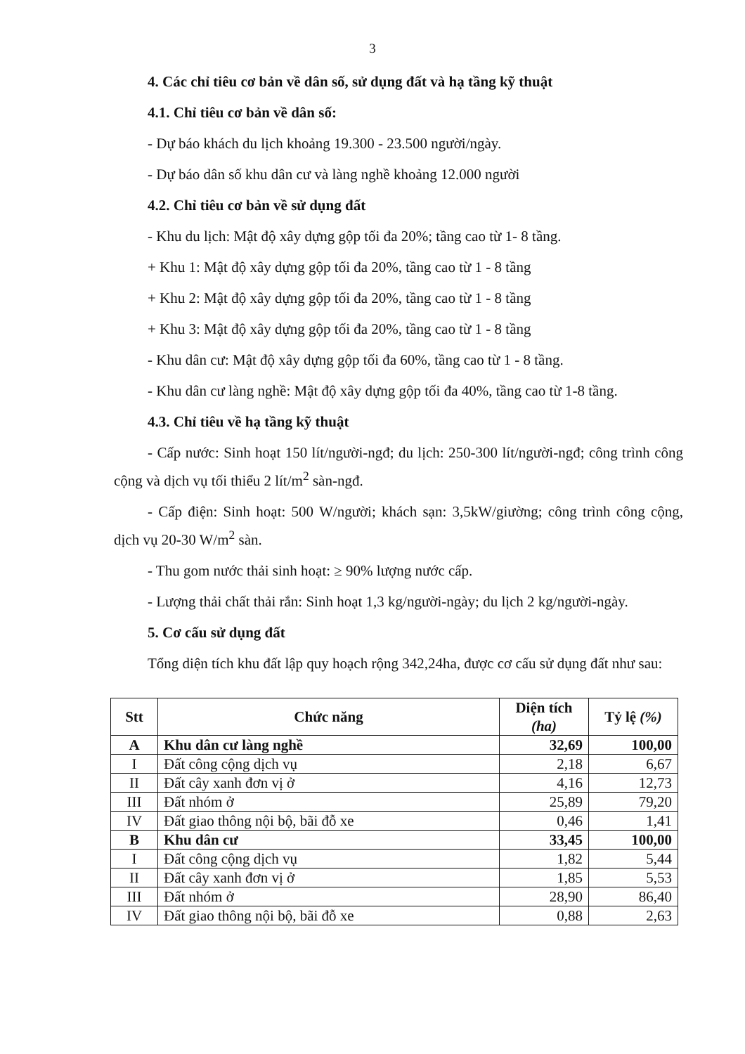3
4. Các chỉ tiêu cơ bản về dân số, sử dụng đất và hạ tầng kỹ thuật
4.1. Chỉ tiêu cơ bản về dân số:
- Dự báo khách du lịch khoảng 19.300 - 23.500 người/ngày.
- Dự báo dân số khu dân cư và làng nghề khoảng 12.000 người
4.2. Chỉ tiêu cơ bản về sử dụng đất
- Khu du lịch: Mật độ xây dựng gộp tối đa 20%; tầng cao từ 1- 8 tầng.
+ Khu 1: Mật độ xây dựng gộp tối đa 20%, tầng cao từ 1 - 8 tầng
+ Khu 2: Mật độ xây dựng gộp tối đa 20%, tầng cao từ 1 - 8 tầng
+ Khu 3: Mật độ xây dựng gộp tối đa 20%, tầng cao từ 1 - 8 tầng
- Khu dân cư: Mật độ xây dựng gộp tối đa 60%, tầng cao từ 1 - 8 tầng.
- Khu dân cư làng nghề: Mật độ xây dựng gộp tối đa 40%, tầng cao từ 1-8 tầng.
4.3. Chỉ tiêu về hạ tầng kỹ thuật
- Cấp nước: Sinh hoạt 150 lít/người-ngđ; du lịch: 250-300 lít/người-ngđ; công trình công cộng và dịch vụ tối thiểu 2 lít/m<sup>2</sup> sàn-ngđ.
- Cấp điện: Sinh hoạt: 500 W/người; khách sạn: 3,5kW/giường; công trình công cộng, dịch vụ 20-30 W/m<sup>2</sup> sàn.
- Thu gom nước thải sinh hoạt: ≥ 90% lượng nước cấp.
- Lượng thải chất thải rắn: Sinh hoạt 1,3 kg/người-ngày; du lịch 2 kg/người-ngày.
5. Cơ cấu sử dụng đất
Tổng diện tích khu đất lập quy hoạch rộng 342,24ha, được cơ cấu sử dụng đất như sau:
| Stt | Chức năng | Diện tích (ha) | Tỷ lệ (%) |
| --- | --- | --- | --- |
| A | Khu dân cư làng nghề | 32,69 | 100,00 |
| I | Đất công cộng dịch vụ | 2,18 | 6,67 |
| II | Đất cây xanh đơn vị ở | 4,16 | 12,73 |
| III | Đất nhóm ở | 25,89 | 79,20 |
| IV | Đất giao thông nội bộ, bãi đỗ xe | 0,46 | 1,41 |
| B | Khu dân cư | 33,45 | 100,00 |
| I | Đất công cộng dịch vụ | 1,82 | 5,44 |
| II | Đất cây xanh đơn vị ở | 1,85 | 5,53 |
| III | Đất nhóm ở | 28,90 | 86,40 |
| IV | Đất giao thông nội bộ, bãi đỗ xe | 0,88 | 2,63 |